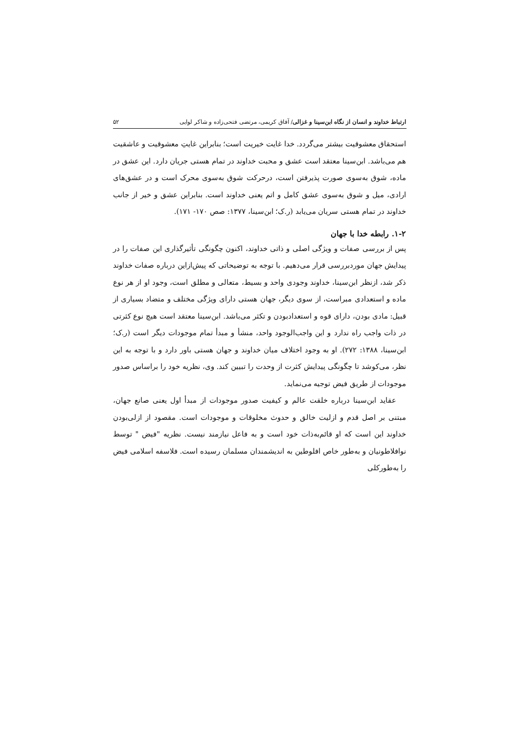ارتباط خداوند و انسان از نگاه ابن‌سینا و غزالی/ آفاق کریمی، مرتضی فتحی‌زاده و شاکر لوایی ۵۲
استحقاق معشوقیت بیشتر می‌گردد. خدا غایت خیریت است؛ بنابراین غایتِ معشوقیت و عاشقیت هم می‌باشد. ابن‌سینا معتقد است عشق و محبت خداوند در تمام هستی جریان دارد. این عشق در ماده، شوق به‌سوی صورت پذیرفتن است، درحرکت شوق به‌سوی محرک است و در عشق‌های ارادی، میل و شوق به‌سوی عشق کامل و اتم یعنی خداوند است. بنابراین عشق و خیر از جانب خداوند در تمام هستی سریان می‌یابد (ر.ک؛ ابن‌سینا، ۱۳۷۷: صص ۱۷۰- ۱۷۱).
۱-۲. رابطه خدا با جهان
پس از بررسی صفات و ویژگی اصلی و ذاتی خداوند، اکنون چگونگی تأثیرگذاری این صفات را در پیدایش جهان موردبررسی قرار می‌دهیم. با توجه به توضیحاتی که پیش‌ازاین درباره صفات خداوند ذکر شد، ازنظر ابن‌سینا، خداوند وجودی واحد و بسیط، متعالی و مطلق است، وجود او از هر نوع ماده و استعدادی مبراست، از سوی دیگر، جهان هستی دارای ویژگی مختلف و متضاد بسیاری از قبیل: مادی بودن، دارای قوه و استعدادبودن و تکثر می‌باشد. ابن‌سینا معتقد است هیچ نوع کثرتی در ذات واجب راه ندارد و این واجب‌الوجود واحد، منشأ و مبدأ تمام موجودات دیگر است (ر.ک؛ ابن‌سینا، ۱۳۸۸: ۲۷۲). او به وجود اختلاف میان خداوند و جهان هستی باور دارد و با توجه به این نظر، می‌کوشد تا چگونگی پیدایش کثرت از وحدت را تبیین کند. وی، نظریه خود را براساس صدور موجودات از طریق فیض توجیه می‌نماید.
عقاید ابن‌سینا درباره خلقت عالم و کیفیت صدور موجودات از مبدأ اول یعنی صانع جهان، مبتنی بر اصل قدم و ازلیت خالق و حدوث مخلوقات و موجودات است. مقصود از ازلی‌بودن خداوند این است که او قائم‌به‌ذات خود است و به فاعل نیازمند نیست. نظریه "فیض " توسط نوافلاطونیان و به‌طور خاص افلوطین به اندیشمندان مسلمان رسیده است. فلاسفه اسلامی فیض را به‌طورکلی